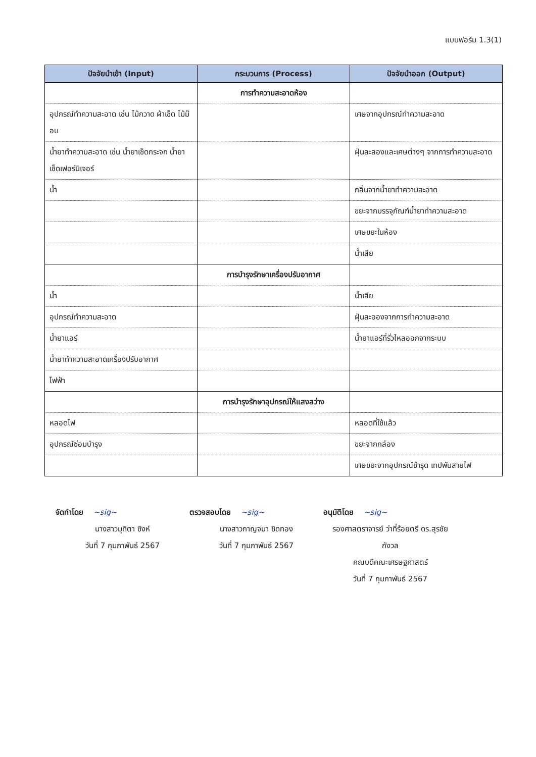แบบฟอร์ม 1.3(1)
| ปัจจัยนำเข้า (Input) | กระบวนการ (Process) | ปัจจัยนำออก (Output) |
| --- | --- | --- |
| | การทำความสะอาดห้อง | |
| อุปกรณ์ทำความสะอาด เช่น ไม้กวาด ผ้าเช็ด ไม้ม๊อบ | | เศษจากอุปกรณ์ทำความสะอาด |
| น้ำยาทำความสะอาด เช่น น้ำยาเช็ดกระจก น้ำยาเช็ดเฟอร์นิเจอร์ | | ฝุ่นละลองและเศษต่างๆ จากการทำความสะอาด |
| น้ำ | | กลิ่นจากน้ำยาทำความสะอาด |
| | | ขยะจากบรรจุภัณฑ์น้ำยาทำความสะอาด |
| | | เศษขยะในห้อง |
| | | น้ำเสีย |
| | การบำรุงรักษาเครื่องปรับอากาศ | |
| น้ำ | | น้ำเสีย |
| อุปกรณ์ทำความสะอาด | | ฝุ่นละอองจากการทำความสะอาด |
| น้ำยาแอร์ | | น้ำยาแอร์ที่รั่วไหลออกจากระบบ |
| น้ำยาทำความสะอาดเครื่องปรับอากาศ | | |
| ไฟฟ้า | | |
| | การบำรุงรักษาอุปกรณ์ให้แสงสว่าง | |
| หลอดไฟ | | หลอดที่ใช้แล้ว |
| อุปกรณ์ซ่อมบำรุง | | ขยะจากกล่อง |
| | | เศษขยะจากอุปกรณ์ชำรุด เทปพันสายไฟ |
จัดทำโดย ~sig~
นางสาวมุทิตา ซิงห์
วันที่ 7 กุมภาพันธ์ 2567
ตรวจสอบโดย ~sig~
นางสาวกาญจนา ชิดทอง
วันที่ 7 กุมภาพันธ์ 2567
อนุมัติโดย ~sig~
รองศาสตราจารย์ ว่าที่ร้อยตรี ดร.สุรชัย กังวล
คณบดีคณะเศรษฐศาสตร์
วันที่ 7 กุมภาพันธ์ 2567